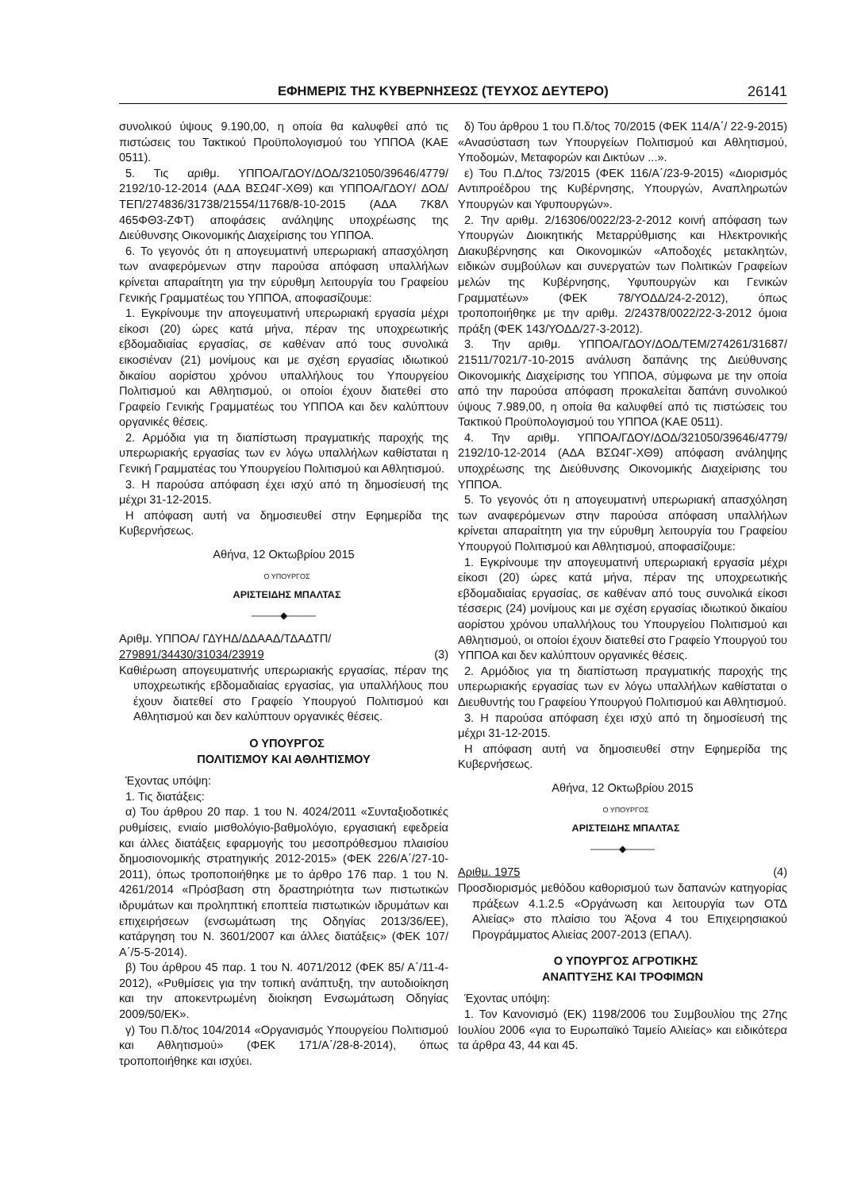ΕΦΗΜΕΡΙΣ ΤΗΣ ΚΥΒΕΡΝΗΣΕΩΣ (ΤΕΥΧΟΣ ΔΕΥΤΕΡΟ) 26141
συνολικού ύψους 9.190,00, η οποία θα καλυφθεί από τις πιστώσεις του Τακτικού Προϋπολογισμού του ΥΠΠΟΑ (ΚΑΕ 0511).
5. Τις αριθμ. ΥΠΠΟΑ/ΓΔΟΥ/ΔΟΔ/321050/39646/4779/ 2192/10-12-2014 (ΑΔΑ ΒΣΩ4Γ-ΧΘ9) και ΥΠΠΟΑ/ΓΔΟΥ/ ΔΟΔ/ΤΕΠ/274836/31738/21554/11768/8-10-2015 (ΑΔΑ 7Κ8Λ 465ΦΘ3-ΖΦΤ) αποφάσεις ανάληψης υποχρέωσης της Διεύθυνσης Οικονομικής Διαχείρισης του ΥΠΠΟΑ.
6. Το γεγονός ότι η απογευματινή υπερωριακή απασχόληση των αναφερόμενων στην παρούσα απόφαση υπαλλήλων κρίνεται απαραίτητη για την εύρυθμη λειτουργία του Γραφείου Γενικής Γραμματέως του ΥΠΠΟΑ, αποφασίζουμε:
1. Εγκρίνουμε την απογευματινή υπερωριακή εργασία μέχρι είκοσι (20) ώρες κατά μήνα, πέραν της υποχρεωτικής εβδομαδιαίας εργασίας, σε καθέναν από τους συνολικά εικοσιέναν (21) μονίμους και με σχέση εργασίας ιδιωτικού δικαίου αορίστου χρόνου υπαλλήλους του Υπουργείου Πολιτισμού και Αθλητισμού, οι οποίοι έχουν διατεθεί στο Γραφείο Γενικής Γραμματέως του ΥΠΠΟΑ και δεν καλύπτουν οργανικές θέσεις.
2. Αρμόδια για τη διαπίστωση πραγματικής παροχής της υπερωριακής εργασίας των εν λόγω υπαλλήλων καθίσταται η Γενική Γραμματέας του Υπουργείου Πολιτισμού και Αθλητισμού.
3. Η παρούσα απόφαση έχει ισχύ από τη δημοσίευσή της μέχρι 31-12-2015.
Η απόφαση αυτή να δημοσιευθεί στην Εφημερίδα της Κυβερνήσεως.
Αθήνα, 12 Οκτωβρίου 2015
Ο ΥΠΟΥΡΓΟΣ
ΑΡΙΣΤΕΙΔΗΣ ΜΠΑΛΤΑΣ
———◆———
Αριθμ. ΥΠΠΟΑ/ ΓΔΥΗΔ/ΔΔΑΑΔ/ΤΔΑΔΤΠ/
279891/34430/31034/23919 (3)
Καθιέρωση απογευματινής υπερωριακής εργασίας, πέραν της υποχρεωτικής εβδομαδιαίας εργασίας, για υπαλλήλους που έχουν διατεθεί στο Γραφείο Υπουργού Πολιτισμού και Αθλητισμού και δεν καλύπτουν οργανικές θέσεις.
Ο ΥΠΟΥΡΓΟΣ
ΠΟΛΙΤΙΣΜΟΥ ΚΑΙ ΑΘΛΗΤΙΣΜΟΥ
Έχοντας υπόψη:
1. Τις διατάξεις:
α) Του άρθρου 20 παρ. 1 του Ν. 4024/2011 «Συνταξιοδοτικές ρυθμίσεις, ενιαίο μισθολόγιο-βαθμολόγιο, εργασιακή εφεδρεία και άλλες διατάξεις εφαρμογής του μεσοπρόθεσμου πλαισίου δημοσιονομικής στρατηγικής 2012-2015» (ΦΕΚ 226/Α΄/27-10-2011), όπως τροποποιήθηκε με το άρθρο 176 παρ. 1 του Ν. 4261/2014 «Πρόσβαση στη δραστηριότητα των πιστωτικών ιδρυμάτων και προληπτική εποπτεία πιστωτικών ιδρυμάτων και επιχειρήσεων (ενσωμάτωση της Οδηγίας 2013/36/ΕΕ), κατάργηση του Ν. 3601/2007 και άλλες διατάξεις» (ΦΕΚ 107/Α΄/5-5-2014).
β) Του άρθρου 45 παρ. 1 του Ν. 4071/2012 (ΦΕΚ 85/ Α΄/11-4-2012), «Ρυθμίσεις για την τοπική ανάπτυξη, την αυτοδιοίκηση και την αποκεντρωμένη διοίκηση Ενσωμάτωση Οδηγίας 2009/50/ΕΚ».
γ) Του Π.δ/τος 104/2014 «Οργανισμός Υπουργείου Πολιτισμού και Αθλητισμού» (ΦΕΚ 171/Α΄/28-8-2014), όπως τροποποιήθηκε και ισχύει.
δ) Του άρθρου 1 του Π.δ/τος 70/2015 (ΦΕΚ 114/Α΄/ 22-9-2015) «Ανασύσταση των Υπουργείων Πολιτισμού και Αθλητισμού, Υποδομών, Μεταφορών και Δικτύων ...».
ε) Του Π.Δ/τος 73/2015 (ΦΕΚ 116/Α΄/23-9-2015) «Διορισμός Αντιπροέδρου της Κυβέρνησης, Υπουργών, Αναπληρωτών Υπουργών και Υφυπουργών».
2. Την αριθμ. 2/16306/0022/23-2-2012 κοινή απόφαση των Υπουργών Διοικητικής Μεταρρύθμισης και Ηλεκτρονικής Διακυβέρνησης και Οικονομικών «Αποδοχές μετακλητών, ειδικών συμβούλων και συνεργατών των Πολιτικών Γραφείων μελών της Κυβέρνησης, Υφυπουργών και Γενικών Γραμματέων» (ΦΕΚ 78/ΥΟΔΔ/24-2-2012), όπως τροποποιήθηκε με την αριθμ. 2/24378/0022/22-3-2012 όμοια πράξη (ΦΕΚ 143/ΥΟΔΔ/27-3-2012).
3. Την αριθμ. ΥΠΠΟΑ/ΓΔΟΥ/ΔΟΔ/ΤΕΜ/274261/31687/ 21511/7021/7-10-2015 ανάλυση δαπάνης της Διεύθυνσης Οικονομικής Διαχείρισης του ΥΠΠΟΑ, σύμφωνα με την οποία από την παρούσα απόφαση προκαλείται δαπάνη συνολικού ύψους 7.989,00, η οποία θα καλυφθεί από τις πιστώσεις του Τακτικού Προϋπολογισμού του ΥΠΠΟΑ (ΚΑΕ 0511).
4. Την αριθμ. ΥΠΠΟΑ/ΓΔΟΥ/ΔΟΔ/321050/39646/4779/ 2192/10-12-2014 (ΑΔΑ ΒΣΩ4Γ-ΧΘ9) απόφαση ανάληψης υποχρέωσης της Διεύθυνσης Οικονομικής Διαχείρισης του ΥΠΠΟΑ.
5. Το γεγονός ότι η απογευματινή υπερωριακή απασχόληση των αναφερόμενων στην παρούσα απόφαση υπαλλήλων κρίνεται απαραίτητη για την εύρυθμη λειτουργία του Γραφείου Υπουργού Πολιτισμού και Αθλητισμού, αποφασίζουμε:
1. Εγκρίνουμε την απογευματινή υπερωριακή εργασία μέχρι είκοσι (20) ώρες κατά μήνα, πέραν της υποχρεωτικής εβδομαδιαίας εργασίας, σε καθέναν από τους συνολικά είκοσι τέσσερις (24) μονίμους και με σχέση εργασίας ιδιωτικού δικαίου αορίστου χρόνου υπαλλήλους του Υπουργείου Πολιτισμού και Αθλητισμού, οι οποίοι έχουν διατεθεί στο Γραφείο Υπουργού του ΥΠΠΟΑ και δεν καλύπτουν οργανικές θέσεις.
2. Αρμόδιος για τη διαπίστωση πραγματικής παροχής της υπερωριακής εργασίας των εν λόγω υπαλλήλων καθίσταται ο Διευθυντής του Γραφείου Υπουργού Πολιτισμού και Αθλητισμού.
3. Η παρούσα απόφαση έχει ισχύ από τη δημοσίευσή της μέχρι 31-12-2015.
Η απόφαση αυτή να δημοσιευθεί στην Εφημερίδα της Κυβερνήσεως.
Αθήνα, 12 Οκτωβρίου 2015
Ο ΥΠΟΥΡΓΟΣ
ΑΡΙΣΤΕΙΔΗΣ ΜΠΑΛΤΑΣ
———◆———
Αριθμ. 1975 (4)
Προσδιορισμός μεθόδου καθορισμού των δαπανών κατηγορίας πράξεων 4.1.2.5 «Οργάνωση και λειτουργία των ΟΤΔ Αλιείας» στο πλαίσιο του Άξονα 4 του Επιχειρησιακού Προγράμματος Αλιείας 2007-2013 (ΕΠΑΛ).
Ο ΥΠΟΥΡΓΟΣ ΑΓΡΟΤΙΚΗΣ
ΑΝΑΠΤΥΞΗΣ ΚΑΙ ΤΡΟΦΙΜΩΝ
Έχοντας υπόψη:
1. Τον Κανονισμό (ΕΚ) 1198/2006 του Συμβουλίου της 27ης Ιουλίου 2006 «για το Ευρωπαϊκό Ταμείο Αλιείας» και ειδικότερα τα άρθρα 43, 44 και 45.